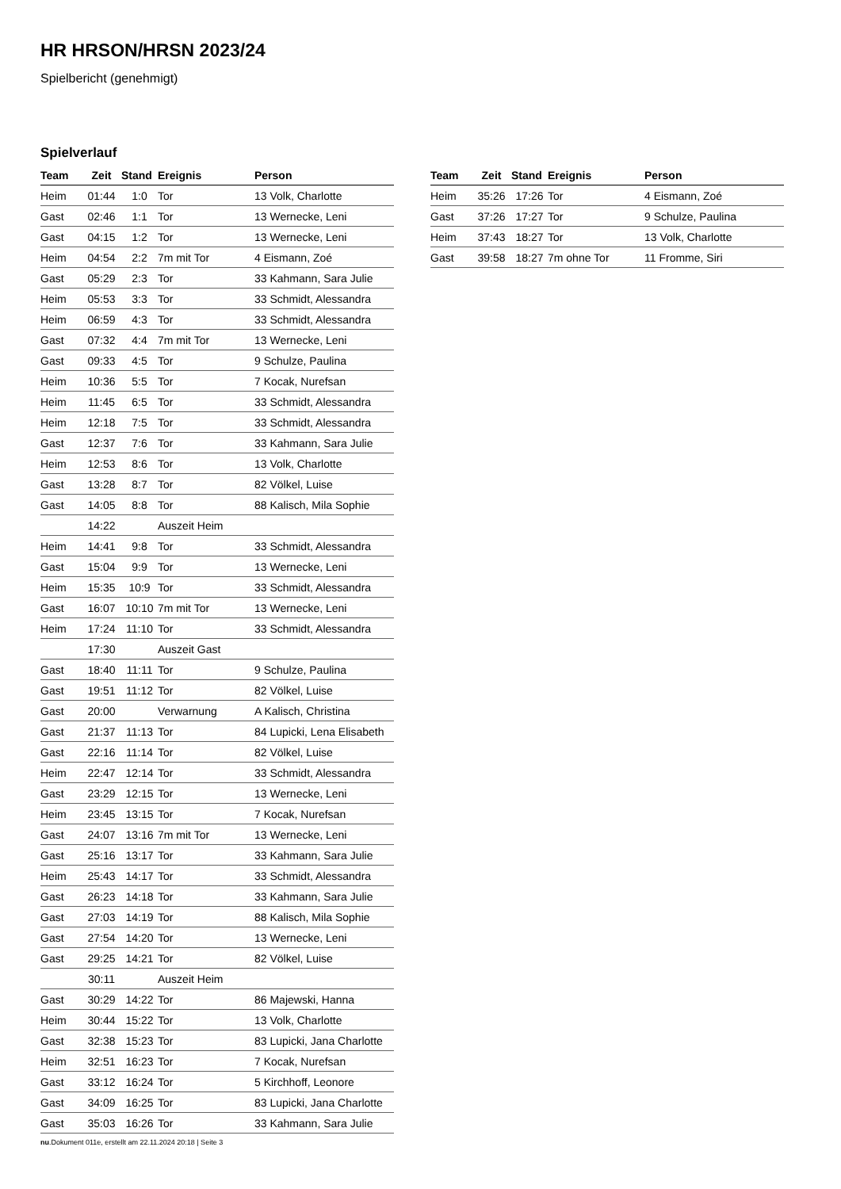HR HRSON/HRSN 2023/24
Spielbericht (genehmigt)
Spielverlauf
| Team | Zeit | Stand | Ereignis | Person |
| --- | --- | --- | --- | --- |
| Heim | 01:44 | 1:0 | Tor | 13 Volk, Charlotte |
| Gast | 02:46 | 1:1 | Tor | 13 Wernecke, Leni |
| Gast | 04:15 | 1:2 | Tor | 13 Wernecke, Leni |
| Heim | 04:54 | 2:2 | 7m mit Tor | 4 Eismann, Zoé |
| Gast | 05:29 | 2:3 | Tor | 33 Kahmann, Sara Julie |
| Heim | 05:53 | 3:3 | Tor | 33 Schmidt, Alessandra |
| Heim | 06:59 | 4:3 | Tor | 33 Schmidt, Alessandra |
| Gast | 07:32 | 4:4 | 7m mit Tor | 13 Wernecke, Leni |
| Gast | 09:33 | 4:5 | Tor | 9 Schulze, Paulina |
| Heim | 10:36 | 5:5 | Tor | 7 Kocak, Nurefsan |
| Heim | 11:45 | 6:5 | Tor | 33 Schmidt, Alessandra |
| Heim | 12:18 | 7:5 | Tor | 33 Schmidt, Alessandra |
| Gast | 12:37 | 7:6 | Tor | 33 Kahmann, Sara Julie |
| Heim | 12:53 | 8:6 | Tor | 13 Volk, Charlotte |
| Gast | 13:28 | 8:7 | Tor | 82 Völkel, Luise |
| Gast | 14:05 | 8:8 | Tor | 88 Kalisch, Mila Sophie |
| | 14:22 | | Auszeit Heim | |
| Heim | 14:41 | 9:8 | Tor | 33 Schmidt, Alessandra |
| Gast | 15:04 | 9:9 | Tor | 13 Wernecke, Leni |
| Heim | 15:35 | 10:9 | Tor | 33 Schmidt, Alessandra |
| Gast | 16:07 | 10:10 | 7m mit Tor | 13 Wernecke, Leni |
| Heim | 17:24 | 11:10 | Tor | 33 Schmidt, Alessandra |
| | 17:30 | | Auszeit Gast | |
| Gast | 18:40 | 11:11 | Tor | 9 Schulze, Paulina |
| Gast | 19:51 | 11:12 | Tor | 82 Völkel, Luise |
| Gast | 20:00 | | Verwarnung | A Kalisch, Christina |
| Gast | 21:37 | 11:13 | Tor | 84 Lupicki, Lena Elisabeth |
| Gast | 22:16 | 11:14 | Tor | 82 Völkel, Luise |
| Heim | 22:47 | 12:14 | Tor | 33 Schmidt, Alessandra |
| Gast | 23:29 | 12:15 | Tor | 13 Wernecke, Leni |
| Heim | 23:45 | 13:15 | Tor | 7 Kocak, Nurefsan |
| Gast | 24:07 | 13:16 | 7m mit Tor | 13 Wernecke, Leni |
| Gast | 25:16 | 13:17 | Tor | 33 Kahmann, Sara Julie |
| Heim | 25:43 | 14:17 | Tor | 33 Schmidt, Alessandra |
| Gast | 26:23 | 14:18 | Tor | 33 Kahmann, Sara Julie |
| Gast | 27:03 | 14:19 | Tor | 88 Kalisch, Mila Sophie |
| Gast | 27:54 | 14:20 | Tor | 13 Wernecke, Leni |
| Gast | 29:25 | 14:21 | Tor | 82 Völkel, Luise |
| | 30:11 | | Auszeit Heim | |
| Gast | 30:29 | 14:22 | Tor | 86 Majewski, Hanna |
| Heim | 30:44 | 15:22 | Tor | 13 Volk, Charlotte |
| Gast | 32:38 | 15:23 | Tor | 83 Lupicki, Jana Charlotte |
| Heim | 32:51 | 16:23 | Tor | 7 Kocak, Nurefsan |
| Gast | 33:12 | 16:24 | Tor | 5 Kirchhoff, Leonore |
| Gast | 34:09 | 16:25 | Tor | 83 Lupicki, Jana Charlotte |
| Gast | 35:03 | 16:26 | Tor | 33 Kahmann, Sara Julie |
| Team | Zeit | Stand | Ereignis | Person |
| --- | --- | --- | --- | --- |
| Heim | 35:26 | 17:26 | Tor | 4 Eismann, Zoé |
| Gast | 37:26 | 17:27 | Tor | 9 Schulze, Paulina |
| Heim | 37:43 | 18:27 | Tor | 13 Volk, Charlotte |
| Gast | 39:58 | 18:27 | 7m ohne Tor | 11 Fromme, Siri |
nu.Dokument 011e, erstellt am 22.11.2024 20:18 | Seite 3